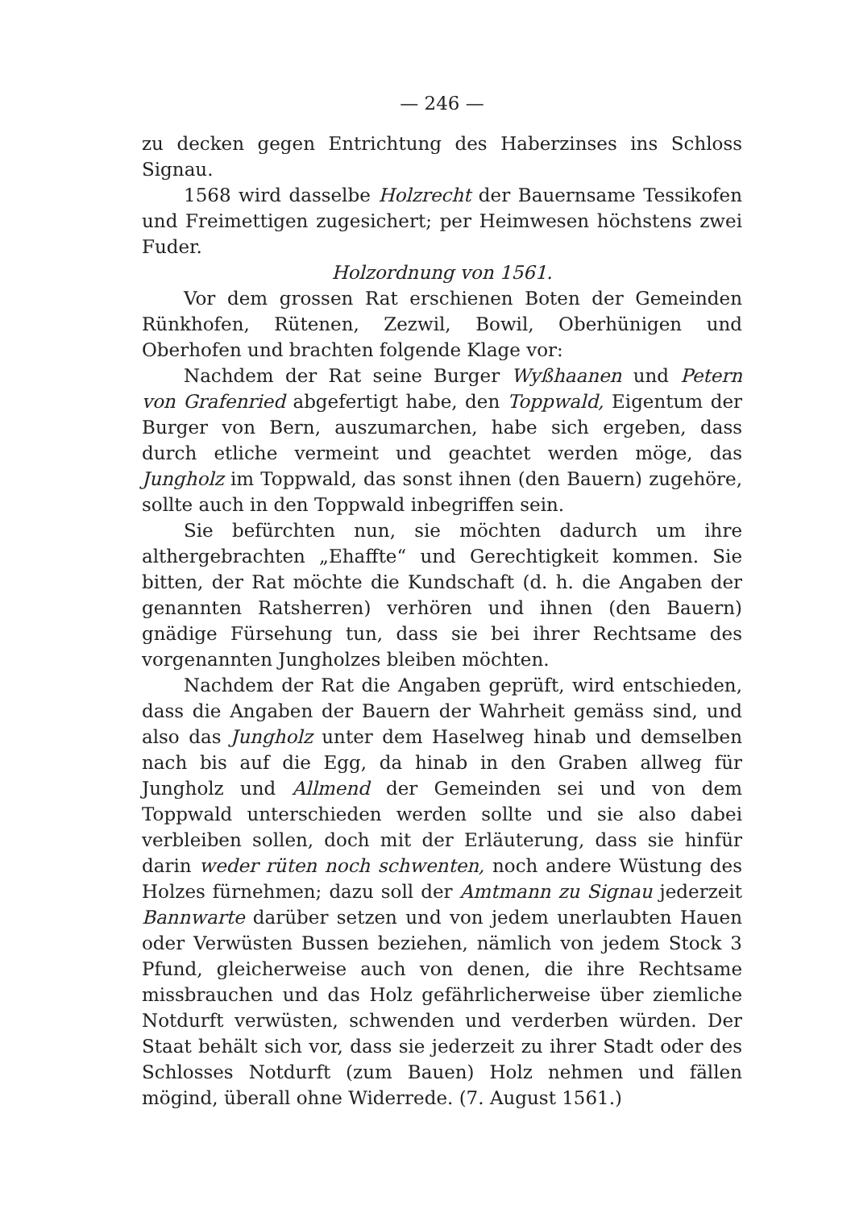— 246 —
zu decken gegen Entrichtung des Haberzinses ins Schloss Signau.
1568 wird dasselbe Holzrecht der Bauernsame Tessikofen und Freimettigen zugesichert; per Heimwesen höchstens zwei Fuder.
Holzordnung von 1561.
Vor dem grossen Rat erschienen Boten der Gemeinden Rünkhofen, Rütenen, Zezwil, Bowil, Oberhünigen und Oberhofen und brachten folgende Klage vor:
Nachdem der Rat seine Burger Wyßhaanen und Petern von Grafenried abgefertigt habe, den Toppwald, Eigentum der Burger von Bern, auszumarchen, habe sich ergeben, dass durch etliche vermeint und geachtet werden möge, das Jungholz im Toppwald, das sonst ihnen (den Bauern) zugehöre, sollte auch in den Toppwald inbegriffen sein.
Sie befürchten nun, sie möchten dadurch um ihre althergebrachten „Ehaffte“ und Gerechtigkeit kommen. Sie bitten, der Rat möchte die Kundschaft (d. h. die Angaben der genannten Ratsherren) verhören und ihnen (den Bauern) gnädige Fürsehung tun, dass sie bei ihrer Rechtsame des vorgenannten Jungholzes bleiben möchten.
Nachdem der Rat die Angaben geprüft, wird entschieden, dass die Angaben der Bauern der Wahrheit gemäss sind, und also das Jungholz unter dem Haselweg hinab und demselben nach bis auf die Egg, da hinab in den Graben allweg für Jungholz und Allmend der Gemeinden sei und von dem Toppwald unterschieden werden sollte und sie also dabei verbleiben sollen, doch mit der Erläuterung, dass sie hinfür darin weder rüten noch schwenten, noch andere Wüstung des Holzes fürnehmen; dazu soll der Amtmann zu Signau jederzeit Bannwarte darüber setzen und von jedem unerlaubten Hauen oder Verwüsten Bussen beziehen, nämlich von jedem Stock 3 Pfund, gleicherweise auch von denen, die ihre Rechtsame missbrauchen und das Holz gefährlicherweise über ziemliche Notdurft verwüsten, schwenden und verderben würden. Der Staat behält sich vor, dass sie jederzeit zu ihrer Stadt oder des Schlosses Notdurft (zum Bauen) Holz nehmen und fällen mögind, überall ohne Widerrede. (7. August 1561.)